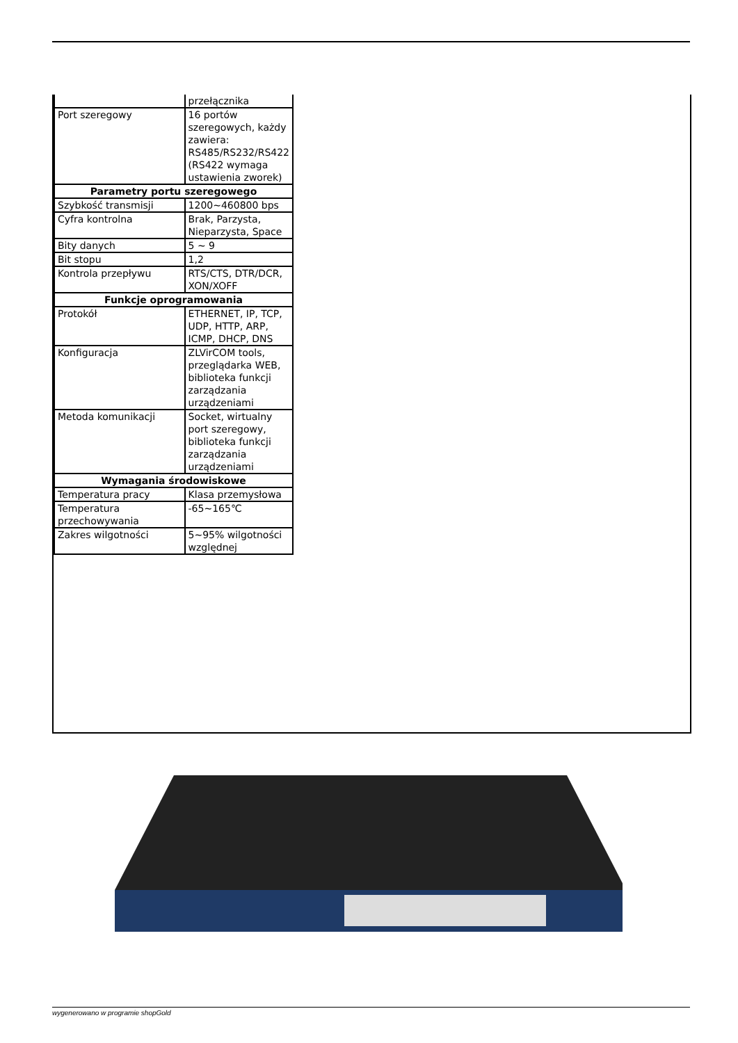| | przełącznika |
| Port szeregowy | 16 portów szeregowych, każdy zawiera: RS485/RS232/RS422 (RS422 wymaga ustawienia zworek) |
| Parametry portu szeregowego | |
| Szybkość transmisji | 1200~460800 bps |
| Cyfra kontrolna | Brak, Parzysta, Nieparzysta, Space |
| Bity danych | 5 ~ 9 |
| Bit stopu | 1,2 |
| Kontrola przepływu | RTS/CTS, DTR/DCR, XON/XOFF |
| Funkcje oprogramowania | |
| Protokół | ETHERNET, IP, TCP, UDP, HTTP, ARP, ICMP, DHCP, DNS |
| Konfiguracja | ZLVirCOM tools, przeglądarka WEB, biblioteka funkcji zarządzania urządzeniami |
| Metoda komunikacji | Socket, wirtualny port szeregowy, biblioteka funkcji zarządzania urządzeniami |
| Wymagania środowiskowe | |
| Temperatura pracy | Klasa przemysłowa |
| Temperatura przechowywania | -65~165℃ |
| Zakres wilgotności | 5~95% wilgotności względnej |
wygenerowano w programie shopGold